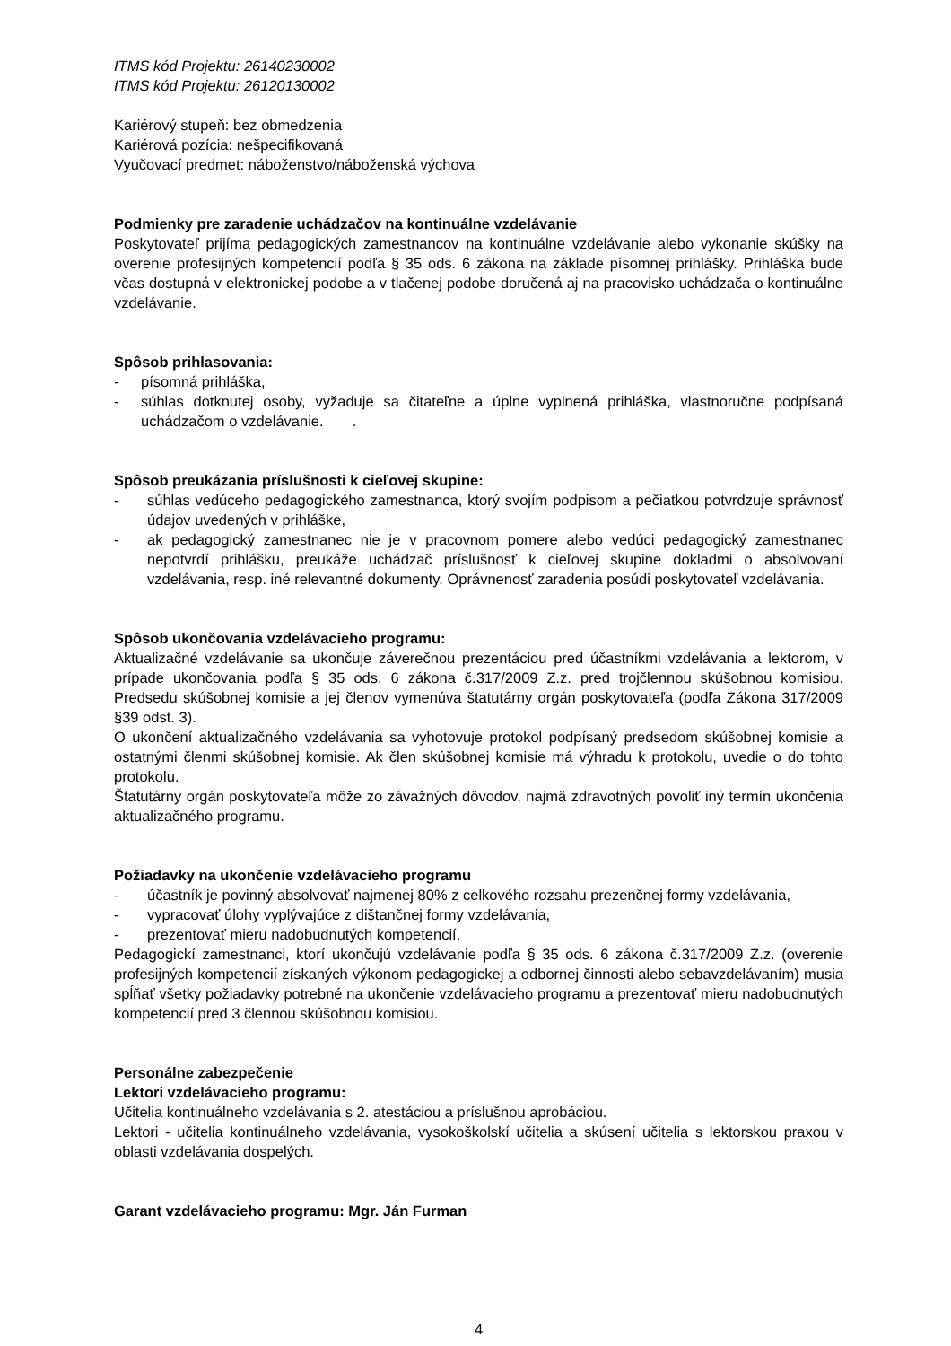ITMS kód Projektu: 26140230002
ITMS kód Projektu: 26120130002
Kariérový stupeň: bez obmedzenia
Kariérová pozícia: nešpecifikovaná
Vyučovací predmet: náboženstvo/náboženská výchova
Podmienky pre zaradenie uchádzačov na kontinuálne vzdelávanie
Poskytovateľ prijíma pedagogických zamestnancov na kontinuálne vzdelávanie alebo vykonanie skúšky na overenie profesijných kompetencií podľa § 35 ods. 6 zákona na základe písomnej prihlášky. Prihláška bude včas dostupná v elektronickej podobe a v tlačenej podobe doručená aj na pracovisko uchádzača o kontinuálne vzdelávanie.
Spôsob prihlasovania:
- písomná prihláška,
- súhlas dotknutej osoby, vyžaduje sa čitateľne a úplne vyplnená prihláška, vlastnoručne podpísaná uchádzačom o vzdelávanie. .
Spôsob preukázania príslušnosti k cieľovej skupine:
- súhlas vedúceho pedagogického zamestnanca, ktorý svojím podpisom a pečiatkou potvrdzuje správnosť údajov uvedených v prihláške,
- ak pedagogický zamestnanec nie je v pracovnom pomere alebo vedúci pedagogický zamestnanec nepotvrdí prihlášku, preukáže uchádzač príslušnosť k cieľovej skupine dokladmi o absolvovaní vzdelávania, resp. iné relevantné dokumenty. Oprávnenosť zaradenia posúdi poskytovateľ vzdelávania.
Spôsob ukončovania vzdelávacieho programu:
Aktualizačné vzdelávanie sa ukončuje záverečnou prezentáciou pred účastníkmi vzdelávania a lektorom, v prípade ukončovania podľa § 35 ods. 6 zákona č.317/2009 Z.z. pred trojčlennou skúšobnou komisiou. Predsedu skúšobnej komisie a jej členov vymenúva štatutárny orgán poskytovateľa (podľa Zákona 317/2009 §39 odst. 3).
O ukončení aktualizačného vzdelávania sa vyhotovuje protokol podpísaný predsedom skúšobnej komisie a ostatnými členmi skúšobnej komisie. Ak člen skúšobnej komisie má výhradu k protokolu, uvedie o do tohto protokolu.
Štatutárny orgán poskytovateľa môže zo závažných dôvodov, najmä zdravotných povoliť iný termín ukončenia aktualizačného programu.
Požiadavky na ukončenie vzdelávacieho programu
- účastník je povinný absolvovať najmenej 80% z celkového rozsahu prezenčnej formy vzdelávania,
- vypracovať úlohy vyplývajúce z dištančnej formy vzdelávania,
- prezentovať mieru nadobudnutých kompetencií.
Pedagogickí zamestnanci, ktorí ukončujú vzdelávanie podľa § 35 ods. 6 zákona č.317/2009 Z.z. (overenie profesijných kompetencií získaných výkonom pedagogickej a odbornej činnosti alebo sebavzdelávaním) musia spĺňať všetky požiadavky potrebné na ukončenie vzdelávacieho programu a prezentovať mieru nadobudnutých kompetencií pred 3 člennou skúšobnou komisiou.
Personálne zabezpečenie
Lektori vzdelávacieho programu:
Učitelia kontinuálneho vzdelávania s 2. atestáciou a príslušnou aprobáciou.
Lektori - učitelia kontinuálneho vzdelávania, vysokoškolskí učitelia a skúsení učitelia s lektorskou praxou v oblasti vzdelávania dospelých.
Garant vzdelávacieho programu: Mgr. Ján Furman
4